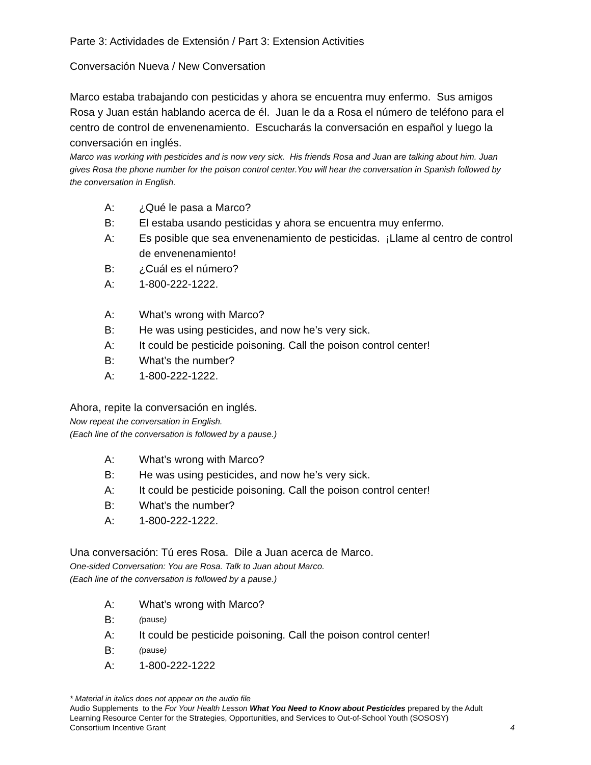Parte 3: Actividades de Extensión / Part 3: Extension Activities
Conversación Nueva / New Conversation
Marco estaba trabajando con pesticidas y ahora se encuentra muy enfermo. Sus amigos Rosa y Juan están hablando acerca de él. Juan le da a Rosa el número de teléfono para el centro de control de envenenamiento. Escucharás la conversación en español y luego la conversación en inglés.
Marco was working with pesticides and is now very sick. His friends Rosa and Juan are talking about him. Juan gives Rosa the phone number for the poison control center.You will hear the conversation in Spanish followed by the conversation in English.
A: ¿Qué le pasa a Marco?
B: El estaba usando pesticidas y ahora se encuentra muy enfermo.
A: Es posible que sea envenenamiento de pesticidas. ¡Llame al centro de control de envenenamiento!
B: ¿Cuál es el número?
A: 1-800-222-1222.
A: What’s wrong with Marco?
B: He was using pesticides, and now he’s very sick.
A: It could be pesticide poisoning. Call the poison control center!
B: What’s the number?
A: 1-800-222-1222.
Ahora, repite la conversación en inglés.
Now repeat the conversation in English.
(Each line of the conversation is followed by a pause.)
A: What’s wrong with Marco?
B: He was using pesticides, and now he’s very sick.
A: It could be pesticide poisoning. Call the poison control center!
B: What’s the number?
A: 1-800-222-1222.
Una conversación: Tú eres Rosa. Dile a Juan acerca de Marco.
One-sided Conversation: You are Rosa. Talk to Juan about Marco.
(Each line of the conversation is followed by a pause.)
A: What’s wrong with Marco?
B: (pause)
A: It could be pesticide poisoning. Call the poison control center!
B: (pause)
A: 1-800-222-1222
* Material in italics does not appear on the audio file
Audio Supplements to the For Your Health Lesson What You Need to Know about Pesticides prepared by the Adult Learning Resource Center for the Strategies, Opportunities, and Services to Out-of-School Youth (SOSOSY)
Consortium Incentive Grant 4